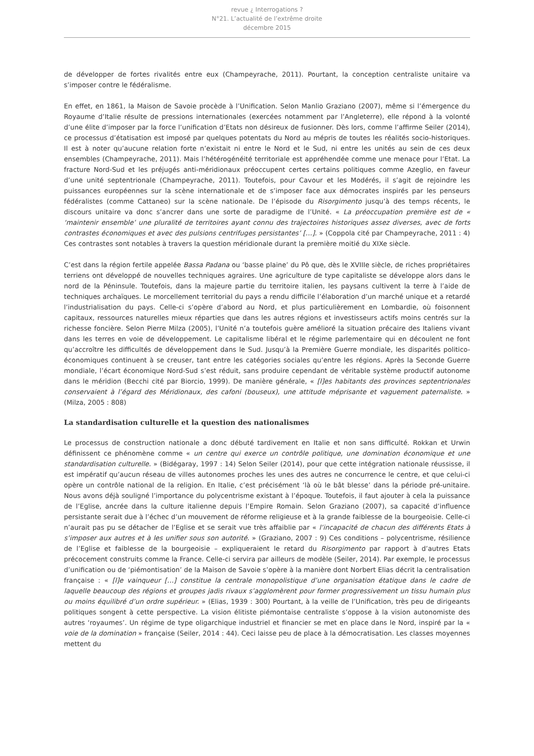revue ¿ Interrogations ?
N°21. L’actualité de l’extrême droite
décembre 2015
de développer de fortes rivalités entre eux (Champeyrache, 2011). Pourtant, la conception centraliste unitaire va s’imposer contre le fédéralisme.
En effet, en 1861, la Maison de Savoie procède à l’Unification. Selon Manlio Graziano (2007), même si l’émergence du Royaume d’Italie résulte de pressions internationales (exercées notamment par l’Angleterre), elle répond à la volonté d’une élite d’imposer par la force l’unification d’Etats non désireux de fusionner. Dès lors, comme l’affirme Seiler (2014), ce processus d’étatisation est imposé par quelques potentats du Nord au mépris de toutes les réalités socio-historiques. Il est à noter qu’aucune relation forte n’existait ni entre le Nord et le Sud, ni entre les unités au sein de ces deux ensembles (Champeyrache, 2011). Mais l’hétérogénéité territoriale est appréhendée comme une menace pour l’Etat. La fracture Nord-Sud et les préjugés anti-méridionaux préoccupent certes certains politiques comme Azeglio, en faveur d’une unité septentrionale (Champeyrache, 2011). Toutefois, pour Cavour et les Modérés, il s’agit de rejoindre les puissances européennes sur la scène internationale et de s’imposer face aux démocrates inspirés par les penseurs fédéralistes (comme Cattaneo) sur la scène nationale. De l’épisode du Risorgimento jusqu’à des temps récents, le discours unitaire va donc s’ancrer dans une sorte de paradigme de l’Unité. « La préoccupation première est de « ‘maintenir ensemble’ une pluralité de territoires ayant connu des trajectoires historiques assez diverses, avec de forts contrastes économiques et avec des pulsions centrifuges persistantes’ […]. » (Coppola cité par Champeyrache, 2011 : 4) Ces contrastes sont notables à travers la question méridionale durant la première moitié du XIXe siècle.
C’est dans la région fertile appelée Bassa Padana ou ‘basse plaine’ du Pô que, dès le XVIIIe siècle, de riches propriétaires terriens ont développé de nouvelles techniques agraires. Une agriculture de type capitaliste se développe alors dans le nord de la Péninsule. Toutefois, dans la majeure partie du territoire italien, les paysans cultivent la terre à l’aide de techniques archaïques. Le morcellement territorial du pays a rendu difficile l’élaboration d’un marché unique et a retardé l’industrialisation du pays. Celle-ci s’opère d’abord au Nord, et plus particulièrement en Lombardie, où foisonnent capitaux, ressources naturelles mieux réparties que dans les autres régions et investisseurs actifs moins centrés sur la richesse foncière. Selon Pierre Milza (2005), l’Unité n’a toutefois guère amélioré la situation précaire des Italiens vivant dans les terres en voie de développement. Le capitalisme libéral et le régime parlementaire qui en découlent ne font qu’accroître les difficultés de développement dans le Sud. Jusqu’à la Première Guerre mondiale, les disparités politico-économiques continuent à se creuser, tant entre les catégories sociales qu’entre les régions. Après la Seconde Guerre mondiale, l’écart économique Nord-Sud s’est réduit, sans produire cependant de véritable système productif autonome dans le méridion (Becchi cité par Biorcio, 1999). De manière générale, « [l]es habitants des provinces septentrionales conservaient à l’égard des Méridionaux, des cafoni (bouseux), une attitude méprisante et vaguement paternaliste. » (Milza, 2005 : 808)
La standardisation culturelle et la question des nationalismes
Le processus de construction nationale a donc débuté tardivement en Italie et non sans difficulté. Rokkan et Urwin définissent ce phénomène comme « un centre qui exerce un contrôle politique, une domination économique et une standardisation culturelle. » (Bidégaray, 1997 : 14) Selon Seiler (2014), pour que cette intégration nationale réussisse, il est impératif qu’aucun réseau de villes autonomes proches les unes des autres ne concurrence le centre, et que celui-ci opère un contrôle national de la religion. En Italie, c’est précisément ‘là où le bât blesse’ dans la période pré-unitaire. Nous avons déjà souligné l’importance du polycentrisme existant à l’époque. Toutefois, il faut ajouter à cela la puissance de l’Eglise, ancrée dans la culture italienne depuis l’Empire Romain. Selon Graziano (2007), sa capacité d’influence persistante serait due à l’échec d’un mouvement de réforme religieuse et à la grande faiblesse de la bourgeoisie. Celle-ci n’aurait pas pu se détacher de l’Eglise et se serait vue très affaiblie par « l’incapacité de chacun des différents Etats à s’imposer aux autres et à les unifier sous son autorité. » (Graziano, 2007 : 9) Ces conditions – polycentrisme, résilience de l’Eglise et faiblesse de la bourgeoisie – expliqueraient le retard du Risorgimento par rapport à d’autres Etats précocement construits comme la France. Celle-ci servira par ailleurs de modèle (Seiler, 2014). Par exemple, le processus d’unification ou de ‘piémontisation’ de la Maison de Savoie s’opère à la manière dont Norbert Elias décrit la centralisation française : « [l]e vainqueur […] constitue la centrale monopolistique d’une organisation étatique dans le cadre de laquelle beaucoup des régions et groupes jadis rivaux s’agglomèrent pour former progressivement un tissu humain plus ou moins équilibré d’un ordre supérieur. » (Elias, 1939 : 300) Pourtant, à la veille de l’Unification, très peu de dirigeants politiques songent à cette perspective. La vision élitiste piémontaise centraliste s’oppose à la vision autonomiste des autres ‘royaumes’. Un régime de type oligarchique industriel et financier se met en place dans le Nord, inspiré par la « voie de la domination » française (Seiler, 2014 : 44). Ceci laisse peu de place à la démocratisation. Les classes moyennes mettent du